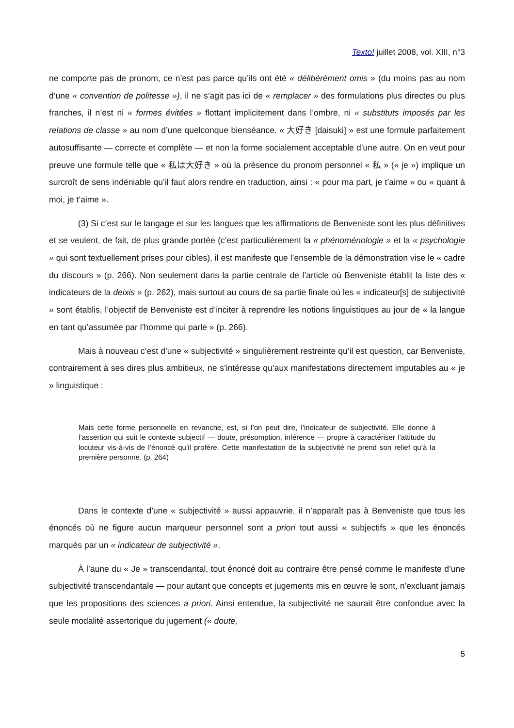Texto! juillet 2008, vol. XIII, n°3
ne comporte pas de pronom, ce n’est pas parce qu’ils ont été « délibérément omis » (du moins pas au nom d’une « convention de politesse »), il ne s’agit pas ici de « remplacer » des formulations plus directes ou plus franches, il n’est ni « formes évitées » flottant implicitement dans l’ombre, ni « substituts imposés par les relations de classe » au nom d’une quelconque bienséance. « 大好き [daisuki] » est une formule parfaitement autosuffisante — correcte et complète — et non la forme socialement acceptable d’une autre. On en veut pour preuve une formule telle que « 私は大好き » où la présence du pronom personnel « 私 » (« je ») implique un surcroît de sens indéniable qu’il faut alors rendre en traduction, ainsi : « pour ma part, je t’aime » ou « quant à moi, je t’aime ».
(3) Si c’est sur le langage et sur les langues que les affirmations de Benveniste sont les plus définitives et se veulent, de fait, de plus grande portée (c’est particulièrement la « phénoménologie » et la « psychologie » qui sont textuellement prises pour cibles), il est manifeste que l’ensemble de la démonstration vise le « cadre du discours » (p. 266). Non seulement dans la partie centrale de l’article où Benveniste établit la liste des « indicateurs de la deixis » (p. 262), mais surtout au cours de sa partie finale où les « indicateur[s] de subjectivité » sont établis, l’objectif de Benveniste est d’inciter à reprendre les notions linguistiques au jour de « la langue en tant qu’assumée par l’homme qui parle » (p. 266).
Mais à nouveau c’est d’une « subjectivité » singulièrement restreinte qu’il est question, car Benveniste, contrairement à ses dires plus ambitieux, ne s’intéresse qu’aux manifestations directement imputables au « je » linguistique :
Mais cette forme personnelle en revanche, est, si l’on peut dire, l’indicateur de subjectivité. Elle donne à l’assertion qui suit le contexte subjectif — doute, présomption, inférence — propre à caractériser l’attitude du locuteur vis-à-vis de l’énoncé qu’il profère. Cette manifestation de la subjectivité ne prend son relief qu’à la première personne. (p. 264)
Dans le contexte d’une « subjectivité » aussi appauvrie, il n’apparaît pas à Benveniste que tous les énoncés où ne figure aucun marqueur personnel sont a priori tout aussi « subjectifs » que les énoncés marqués par un « indicateur de subjectivité ».
À l’aune du « Je » transcendantal, tout énoncé doit au contraire être pensé comme le manifeste d’une subjectivité transcendantale — pour autant que concepts et jugements mis en œuvre le sont, n’excluant jamais que les propositions des sciences a priori. Ainsi entendue, la subjectivité ne saurait être confondue avec la seule modalité assertorique du jugement (« doute,
5